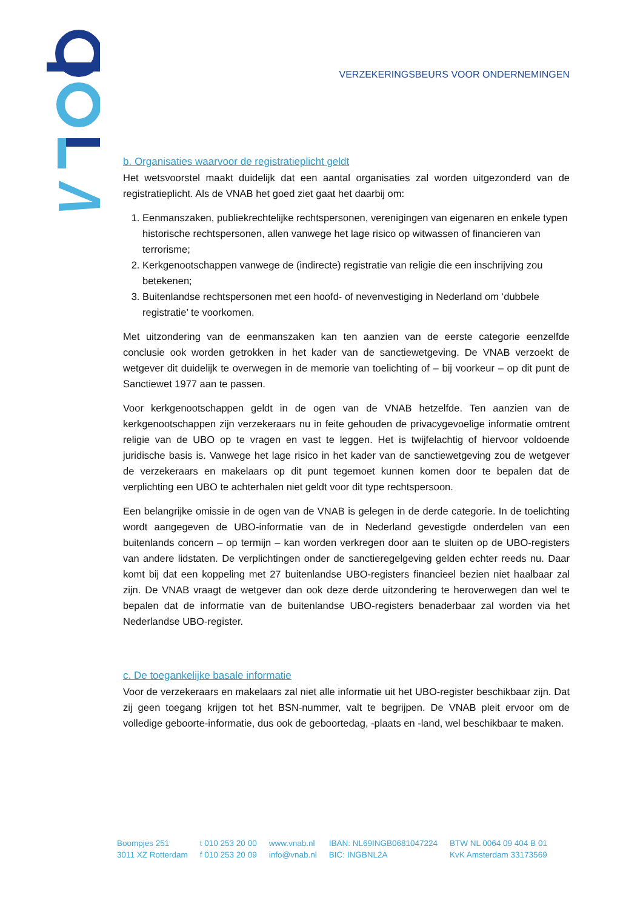VERZEKERINGSBEURS VOOR ONDERNEMINGEN
b. Organisaties waarvoor de registratieplicht geldt
Het wetsvoorstel maakt duidelijk dat een aantal organisaties zal worden uitgezonderd van de registratieplicht. Als de VNAB het goed ziet gaat het daarbij om:
1. Eenmanszaken, publiekrechtelijke rechtspersonen, verenigingen van eigenaren en enkele typen historische rechtspersonen, allen vanwege het lage risico op witwassen of financieren van terrorisme;
2. Kerkgenootschappen vanwege de (indirecte) registratie van religie die een inschrijving zou betekenen;
3. Buitenlandse rechtspersonen met een hoofd- of nevenvestiging in Nederland om ‘dubbele registratie’ te voorkomen.
Met uitzondering van de eenmanszaken kan ten aanzien van de eerste categorie eenzelfde conclusie ook worden getrokken in het kader van de sanctiewetgeving. De VNAB verzoekt de wetgever dit duidelijk te overwegen in de memorie van toelichting of – bij voorkeur – op dit punt de Sanctiewet 1977 aan te passen.
Voor kerkgenootschappen geldt in de ogen van de VNAB hetzelfde. Ten aanzien van de kerkgenootschappen zijn verzekeraars nu in feite gehouden de privacygevoelige informatie omtrent religie van de UBO op te vragen en vast te leggen. Het is twijfelachtig of hiervoor voldoende juridische basis is. Vanwege het lage risico in het kader van de sanctiewetgeving zou de wetgever de verzekeraars en makelaars op dit punt tegemoet kunnen komen door te bepalen dat de verplichting een UBO te achterhalen niet geldt voor dit type rechtspersoon.
Een belangrijke omissie in de ogen van de VNAB is gelegen in de derde categorie. In de toelichting wordt aangegeven de UBO-informatie van de in Nederland gevestigde onderdelen van een buitenlands concern – op termijn – kan worden verkregen door aan te sluiten op de UBO-registers van andere lidstaten. De verplichtingen onder de sanctieregelgeving gelden echter reeds nu. Daar komt bij dat een koppeling met 27 buitenlandse UBO-registers financieel bezien niet haalbaar zal zijn. De VNAB vraagt de wetgever dan ook deze derde uitzondering te heroverwegen dan wel te bepalen dat de informatie van de buitenlandse UBO-registers benaderbaar zal worden via het Nederlandse UBO-register.
c. De toegankelijke basale informatie
Voor de verzekeraars en makelaars zal niet alle informatie uit het UBO-register beschikbaar zijn. Dat zij geen toegang krijgen tot het BSN-nummer, valt te begrijpen. De VNAB pleit ervoor om de volledige geboorte-informatie, dus ook de geboortedag, -plaats en -land, wel beschikbaar te maken.
Boompjes 251
3011 XZ Rotterdam
t 010 253 20 00
f 010 253 20 09
www.vnab.nl
info@vnab.nl
IBAN: NL69INGB0681047224
BIC: INGBNL2A
BTW NL 0064 09 404 B 01
KvK Amsterdam 33173569